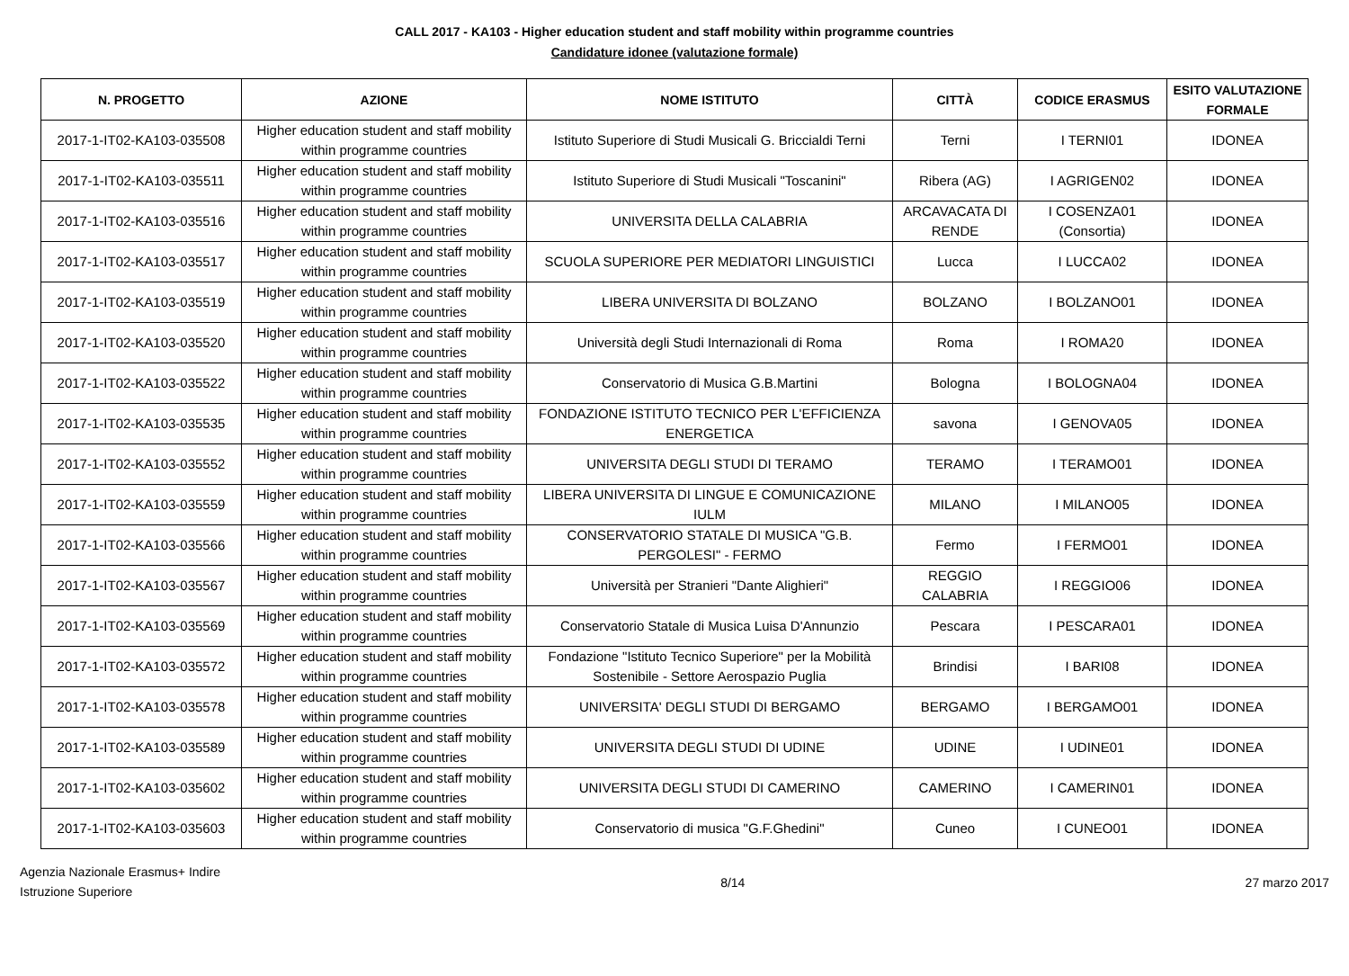CALL 2017 - KA103 - Higher education student and staff mobility within programme countries
Candidature idonee (valutazione formale)
| N. PROGETTO | AZIONE | NOME ISTITUTO | CITTÀ | CODICE ERASMUS | ESITO VALUTAZIONE FORMALE |
| --- | --- | --- | --- | --- | --- |
| 2017-1-IT02-KA103-035508 | Higher education student and staff mobility within programme countries | Istituto Superiore di Studi Musicali G. Briccialdi Terni | Terni | I TERNI01 | IDONEA |
| 2017-1-IT02-KA103-035511 | Higher education student and staff mobility within programme countries | Istituto Superiore di Studi Musicali "Toscanini" | Ribera (AG) | I AGRIGEN02 | IDONEA |
| 2017-1-IT02-KA103-035516 | Higher education student and staff mobility within programme countries | UNIVERSITA DELLA CALABRIA | ARCAVACATA DI RENDE | I COSENZA01 (Consortia) | IDONEA |
| 2017-1-IT02-KA103-035517 | Higher education student and staff mobility within programme countries | SCUOLA SUPERIORE PER MEDIATORI LINGUISTICI | Lucca | I LUCCA02 | IDONEA |
| 2017-1-IT02-KA103-035519 | Higher education student and staff mobility within programme countries | LIBERA UNIVERSITA DI BOLZANO | BOLZANO | I BOLZANO01 | IDONEA |
| 2017-1-IT02-KA103-035520 | Higher education student and staff mobility within programme countries | Università degli Studi Internazionali di Roma | Roma | I ROMA20 | IDONEA |
| 2017-1-IT02-KA103-035522 | Higher education student and staff mobility within programme countries | Conservatorio di Musica G.B.Martini | Bologna | I BOLOGNA04 | IDONEA |
| 2017-1-IT02-KA103-035535 | Higher education student and staff mobility within programme countries | FONDAZIONE ISTITUTO TECNICO PER L'EFFICIENZA ENERGETICA | savona | I GENOVA05 | IDONEA |
| 2017-1-IT02-KA103-035552 | Higher education student and staff mobility within programme countries | UNIVERSITA DEGLI STUDI DI TERAMO | TERAMO | I TERAMO01 | IDONEA |
| 2017-1-IT02-KA103-035559 | Higher education student and staff mobility within programme countries | LIBERA UNIVERSITA DI LINGUE E COMUNICAZIONE IULM | MILANO | I MILANO05 | IDONEA |
| 2017-1-IT02-KA103-035566 | Higher education student and staff mobility within programme countries | CONSERVATORIO STATALE DI MUSICA "G.B. PERGOLESI" - FERMO | Fermo | I FERMO01 | IDONEA |
| 2017-1-IT02-KA103-035567 | Higher education student and staff mobility within programme countries | Università per Stranieri "Dante Alighieri" | REGGIO CALABRIA | I REGGIO06 | IDONEA |
| 2017-1-IT02-KA103-035569 | Higher education student and staff mobility within programme countries | Conservatorio Statale di Musica Luisa D'Annunzio | Pescara | I PESCARA01 | IDONEA |
| 2017-1-IT02-KA103-035572 | Higher education student and staff mobility within programme countries | Fondazione "Istituto Tecnico Superiore" per la Mobilità Sostenibile - Settore Aerospazio Puglia | Brindisi | I BARI08 | IDONEA |
| 2017-1-IT02-KA103-035578 | Higher education student and staff mobility within programme countries | UNIVERSITA' DEGLI STUDI DI BERGAMO | BERGAMO | I BERGAMO01 | IDONEA |
| 2017-1-IT02-KA103-035589 | Higher education student and staff mobility within programme countries | UNIVERSITA DEGLI STUDI DI UDINE | UDINE | I UDINE01 | IDONEA |
| 2017-1-IT02-KA103-035602 | Higher education student and staff mobility within programme countries | UNIVERSITA DEGLI STUDI DI CAMERINO | CAMERINO | I CAMERIN01 | IDONEA |
| 2017-1-IT02-KA103-035603 | Higher education student and staff mobility within programme countries | Conservatorio di musica "G.F.Ghedini" | Cuneo | I CUNEO01 | IDONEA |
Agenzia Nazionale Erasmus+ Indire
Istruzione Superiore
8/14 27 marzo 2017